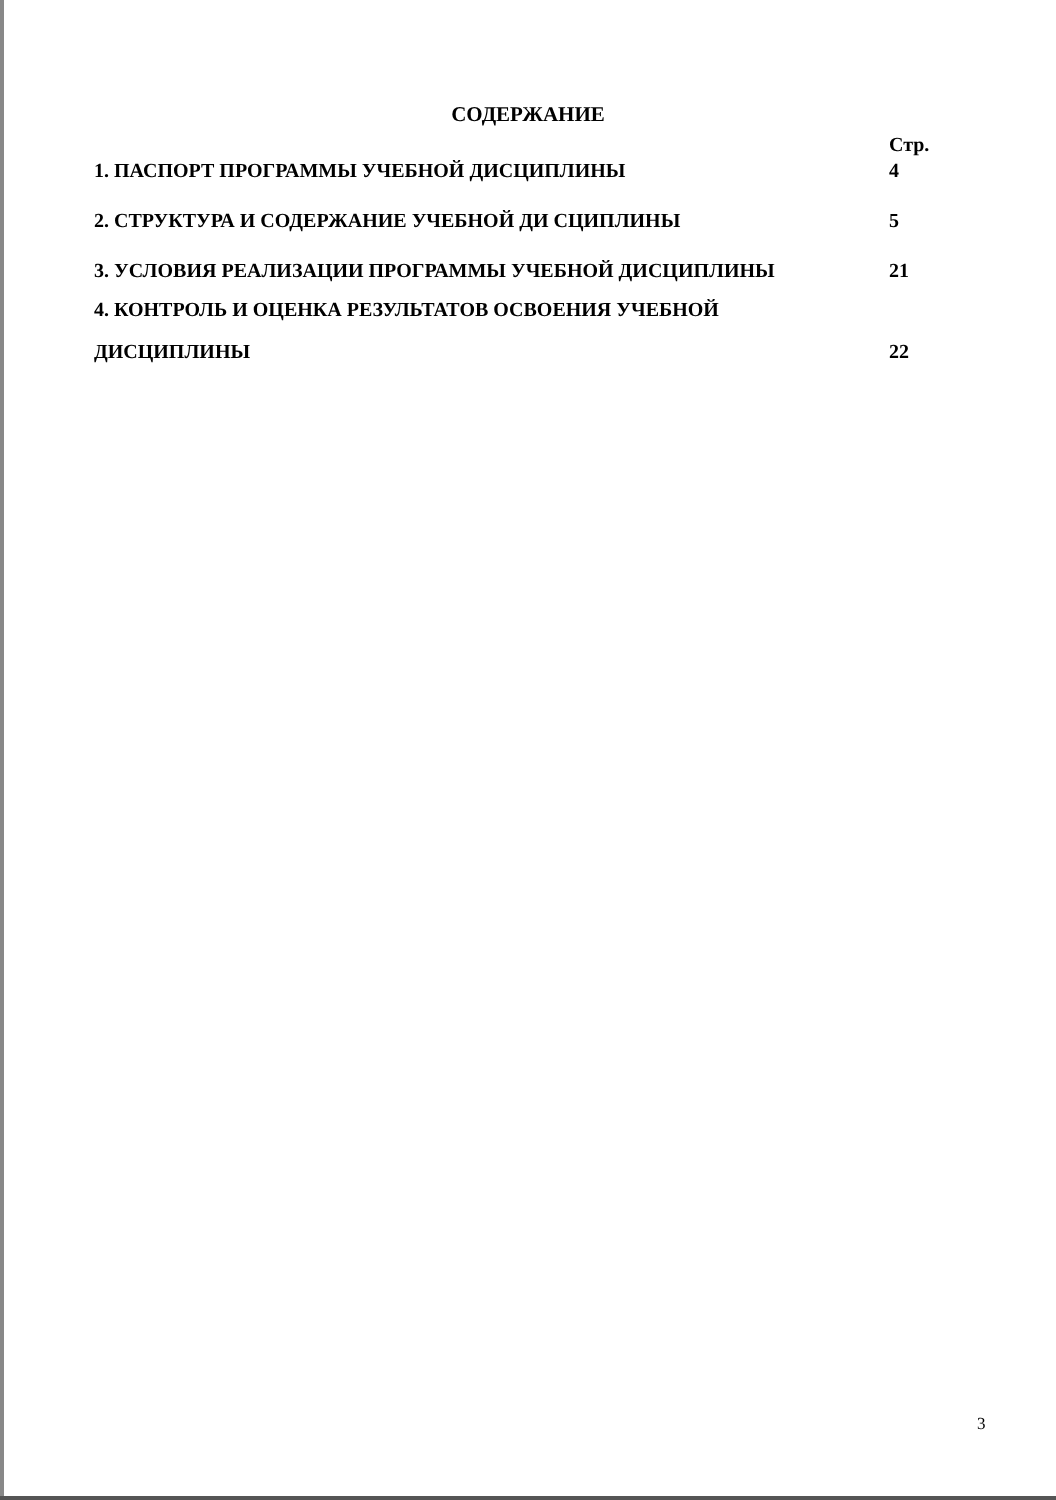СОДЕРЖАНИЕ
| | Стр. |
| 1. ПАСПОРТ ПРОГРАММЫ УЧЕБНОЙ ДИСЦИПЛИНЫ | 4 |
| 2. СТРУКТУРА И СОДЕРЖАНИЕ УЧЕБНОЙ ДИ СЦИПЛИНЫ | 5 |
| 3. УСЛОВИЯ РЕАЛИЗАЦИИ ПРОГРАММЫ УЧЕБНОЙ ДИСЦИПЛИНЫ | 21 |
| 4. КОНТРОЛЬ И ОЦЕНКА РЕЗУЛЬТАТОВ ОСВОЕНИЯ УЧЕБНОЙ ДИСЦИПЛИНЫ | 22 |
3